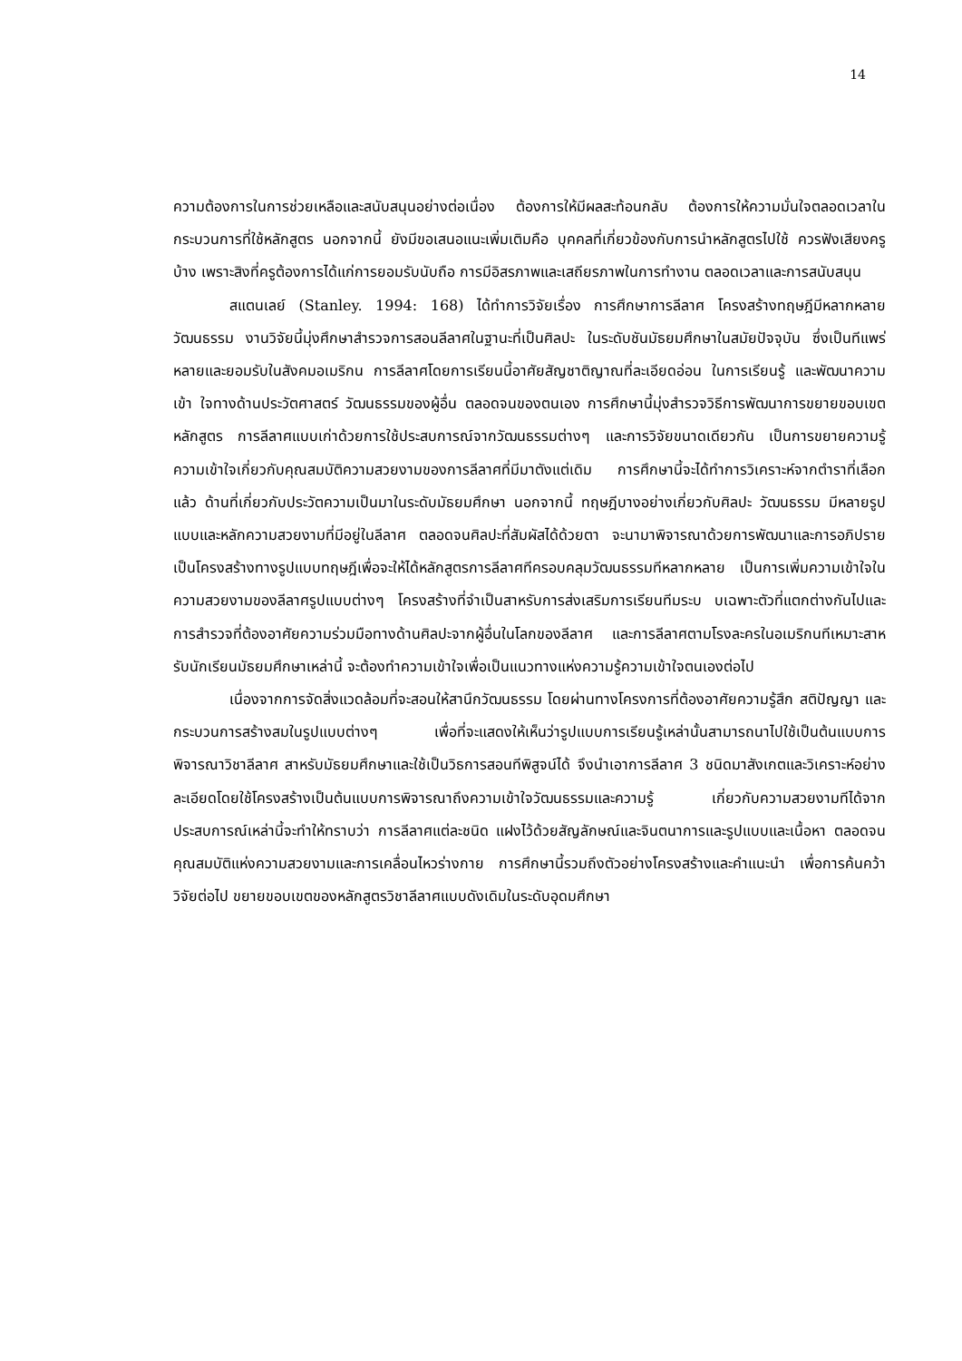14
ความต้องการในการช่วยเหลือและสนับสนุนอย่างต่อเนื่อง ต้องการให้มีผลสะท้อนกลับ ต้องการให้ความมั่นใจตลอดเวลาในกระบวนการที่ใช้หลักสูตร นอกจากนี้ ยังมีขอเสนอแนะเพิ่มเติมคือ บุคคลที่เกี่ยวข้องกับการนำหลักสูตรไปใช้ ควรฟังเสียงครูบ้าง เพราะสิงที่ครูต้องการได้แก่การยอมรับนับถือ การมีอิสรภาพและเสถียรภาพในการทำงาน ตลอดเวลาและการสนับสนุน
สแตนเลย์ (Stanley. 1994: 168) ได้ทำการวิจัยเรื่อง การศึกษาการลีลาศ โครงสร้างทฤษฎีมีหลากหลายวัฒนธรรม งานวิจัยนี้มุ่งศึกษาสำรวจการสอนลีลาศในฐานะที่เป็นศิลปะ ในระดับชันมัธยมศึกษาในสมัยปัจจุบัน ซึ่งเป็นทีแพร่หลายและยอมรับในสังคมอเมริกน การลีลาศโดยการเรียนนี้อาศัยสัญชาติญาณที่ละเอียดอ่อน ในการเรียนรู้ และพัฒนาความเข้า ใจทางด้านประวัตศาสตร์ วัฒนธรรมของผู้อื่น ตลอดจนของตนเอง การศึกษานี้มุ่งสำรวจวิธีการพัฒนาการขยายขอบเขตหลักสูตร การลีลาศแบบเก่าด้วยการใช้ประสบการณ์จากวัฒนธรรมต่างๆ และการวิจัยขนาดเดียวกัน เป็นการขยายความรู้ความเข้าใจเกี่ยวกับคุณสมบัติความสวยงามของการลีลาศที่มีมาตังแต่เดิม การศึกษานี้จะได้ทำการวิเคราะห์จากตำราที่เลือกแล้ว ด้านที่เกี่ยวกับประวัตความเป็นมาในระดับมัธยมศึกษา นอกจากนี้ ทฤษฎีบางอย่างเกี่ยวกับศิลปะ วัฒนธรรม มีหลายรูปแบบและหลักความสวยงามที่มีอยู่ในลีลาศ ตลอดจนศิลปะที่สัมผัสได้ด้วยตา จะนามาพิจารณาด้วยการพัฒนาและการอภิปรายเป็นโครงสร้างทางรูปแบบทฤษฎีเพื่อจะให้ได้หลักสูตรการลีลาศทีครอบคลุมวัฒนธรรมทีหลากหลาย เป็นการเพิ่มความเข้าใจในความสวยงามของลีลาศรูปแบบต่างๆ โครงสร้างที่จำเป็นสาหรับการส่งเสริมการเรียนทีมระบ บเฉพาะตัวที่แตกต่างกันไปและการสำรวจที่ต้องอาศัยความร่วมมือทางด้านศิลปะจากผู้อื่นในโลกของลีลาศ และการลีลาศตามโรงละครในอเมริกนทีเหมาะสาหรับนักเรียนมัธยมศึกษาเหล่านี้ จะต้องทำความเข้าใจเพื่อเป็นแนวทางแห่งความรู้ความเข้าใจตนเองต่อไป
เนื่องจากการจัดสิ่งแวดล้อมที่จะสอนให้สานึกวัฒนธรรม โดยผ่านทางโครงการที่ต้องอาศัยความรู้สึก สติปัญญา และกระบวนการสร้างสมในรูปแบบต่างๆ เพื่อที่จะแสดงให้เห็นว่ารูปแบบการเรียนรู้เหล่านั้นสามารถนาไปใช้เป็นต้นแบบการพิจารณาวิชาลีลาศ สาหรับมัธยมศึกษาและใช้เป็นวิธการสอนทีพิสูจน์ได้ จึงนำเอาการลีลาศ 3 ชนิดมาสังเกตและวิเคราะห์อย่างละเอียดโดยใช้โครงสร้างเป็นต้นแบบการพิจารณาถึงความเข้าใจวัฒนธรรมและความรู้ เกี่ยวกับความสวยงามทีได้จากประสบการณ์เหล่านี้จะทำให้ทราบว่า การลีลาศแต่ละชนิด แฝงไว้ด้วยสัญลักษณ์และจินตนาการและรูปแบบและเนื้อหา ตลอดจนคุณสมบัติแห่งความสวยงามและการเคลื่อนไหวร่างกาย การศึกษานี้รวมถึงตัวอย่างโครงสร้างและคำแนะนำ เพื่อการค้นคว้าวิจัยต่อไป ขยายขอบเขตของหลักสูตรวิชาลีลาศแบบดังเดิมในระดับอุดมศึกษา